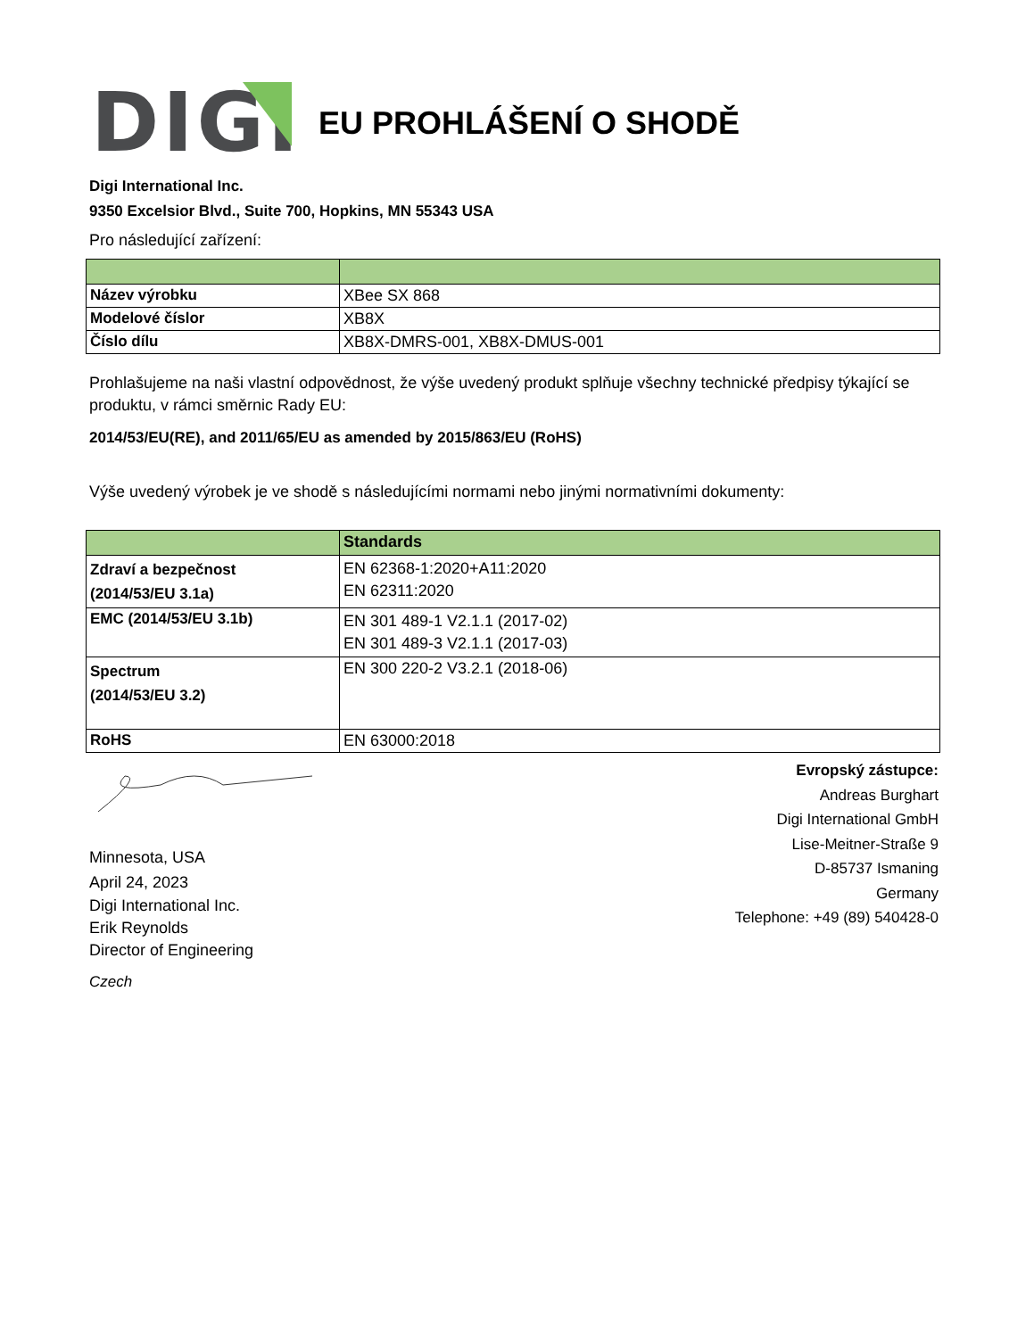DIGI
EU PROHLÁŠENÍ O SHODĚ
Digi International Inc.
9350 Excelsior Blvd., Suite 700, Hopkins, MN 55343 USA
Pro následující zařízení:
| Název výrobku | XBee SX 868 |
| Modelové číslor | XB8X |
| Číslo dílu | XB8X-DMRS-001, XB8X-DMUS-001 |
Prohlašujeme na naši vlastní odpovědnost, že výše uvedený produkt splňuje všechny technické předpisy týkající se produktu, v rámci směrnic Rady EU:
2014/53/EU(RE), and 2011/65/EU as amended by 2015/863/EU (RoHS)
Výše uvedený výrobek je ve shodě s následujícími normami nebo jinými normativními dokumenty:
| | Standards |
| --- | --- |
| Zdraví a bezpečnost (2014/53/EU 3.1a) | EN 62368-1:2020+A11:2020 EN 62311:2020 |
| EMC (2014/53/EU 3.1b) | EN 301 489-1 V2.1.1 (2017-02) EN 301 489-3 V2.1.1 (2017-03) |
| Spectrum (2014/53/EU 3.2) | EN 300 220-2 V3.2.1 (2018-06) |
| RoHS | EN 63000:2018 |
Minnesota, USA
April 24, 2023
Digi International Inc.
Erik Reynolds
Director of Engineering
Czech
Evropský zástupce:
Andreas Burghart
Digi International GmbH
Lise-Meitner-Straße 9
D-85737 Ismaning
Germany
Telephone: +49 (89) 540428-0